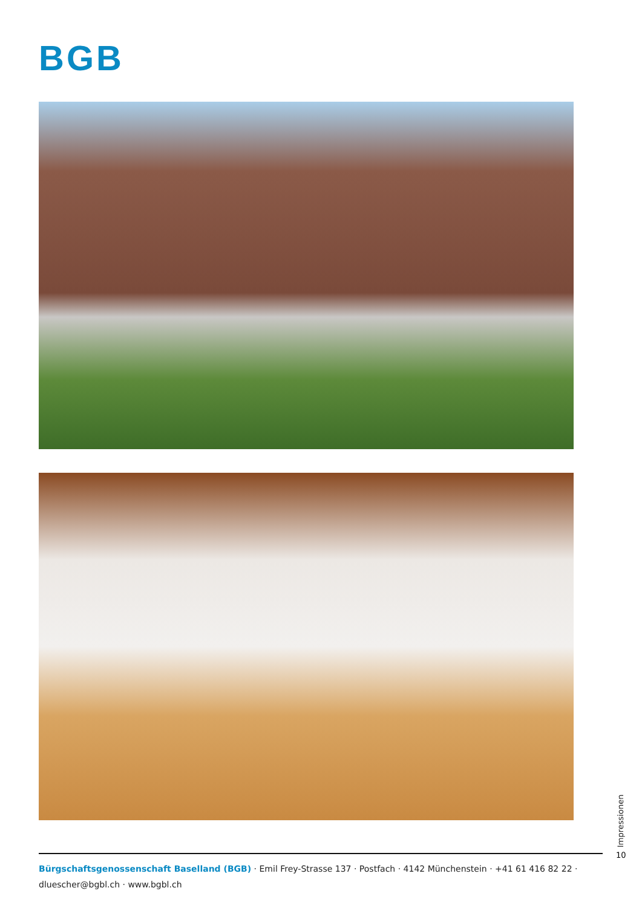BGB
Impressionen
10
Bürgschaftsgenossenschaft Baselland (BGB) · Emil Frey-Strasse 137 · Postfach · 4142 Münchenstein · +41 61 416 82 22 · dluescher@bgbl.ch · www.bgbl.ch